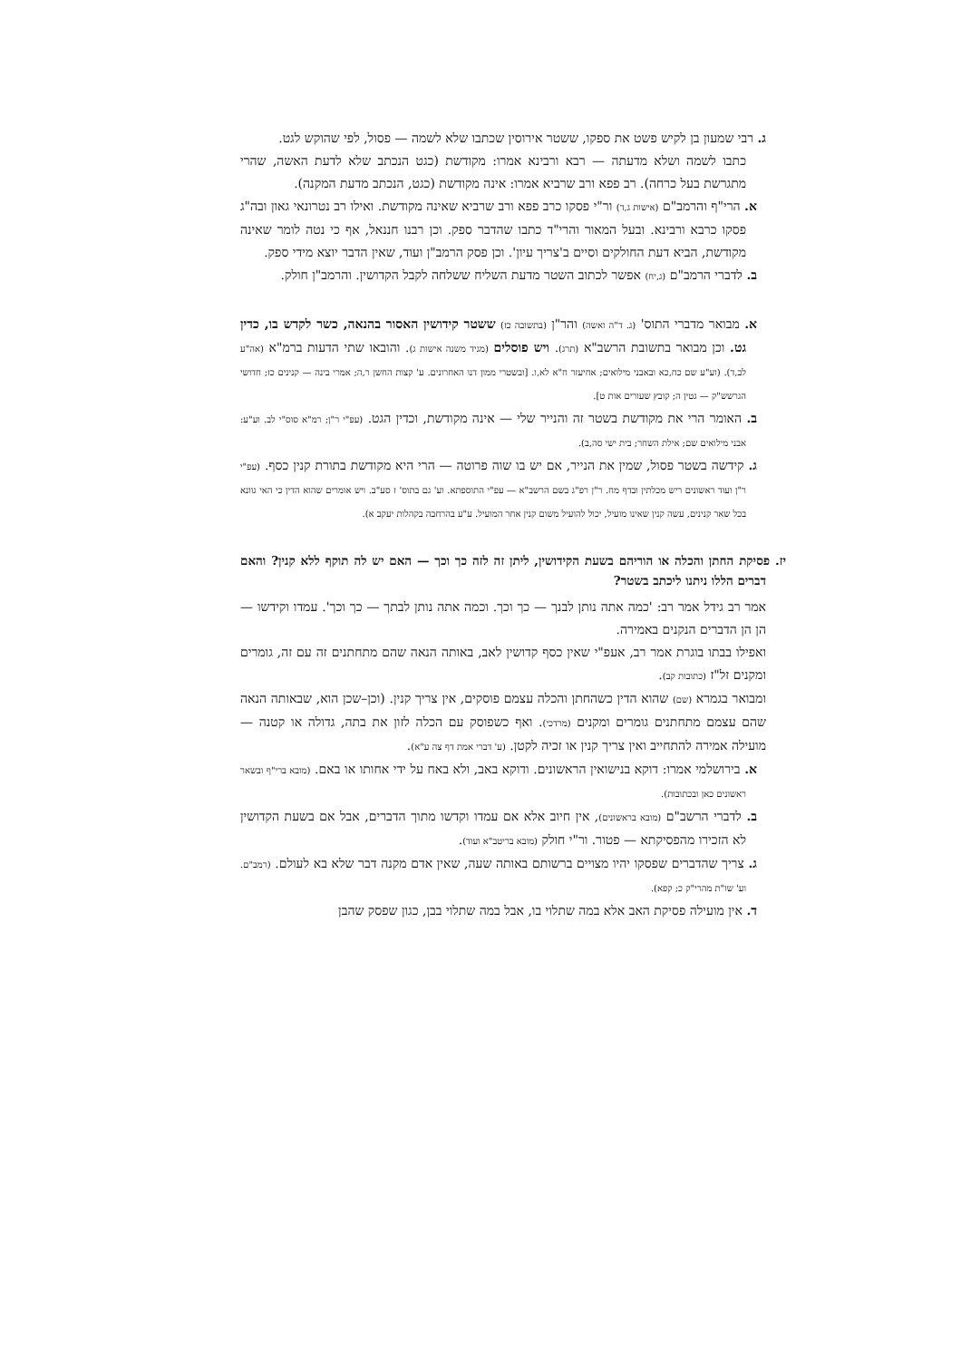ג. רבי שמעון בן לקיש פשט את ספקו, ששטר אירוסין שכתבו שלא לשמה — פסול, לפי שהוקש לגט.
כתבו לשמה ושלא מדעתה — רבא ורבינא אמרו: מקודשת (כגט הנכתב שלא לדעת האשה, שהרי מתגרשת בעל כרחה). רב פפא ורב שרביא אמרו: אינה מקודשת (כגט, הנכתב מדעת המקנה).
א. הרי"ף והרמב"ם (אישות ג,ד) ור"י פסקו כרב פפא ורב שרביא שאינה מקודשת. ואילו רב נטרונאי גאון ובה"ג פסקו כרבא ורבינא. ובעל המאור והרי"ד כתבו שהדבר ספק. וכן רבנו חננאל, אף כי נטה לומר שאינה מקודשת, הביא דעת החולקים וסיים ב'צריך עיון'. וכן פסק הרמב"ן ועוד, שאין הדבר יוצא מידי ספק.
ב. לדברי הרמב"ם (ג,יח) אפשר לכתוב השטר מדעת השליח ששלחה לקבל הקדושין. והרמב"ן חולק.
א. מבואר מדברי התוס' (ג. ד"ה ואשה) והר"ן (בתשובה כז) ששטר קידושין האסור בהנאה, כשר לקדש בו, כדין גט. וכן מבואר בתשובת הרשב"א (תרג). ויש פוסלים (מגיד משנה אישות ג). והובאו שתי הדעות ברמ"א (אה"ע לב,ד). (וע"ע שם כח,כא ובאבני מילואים; אחיעזר ח"א לא,ו. [ובשטרי ממון דנו האחרונים. ע' קצות החשן ר,ה; אמרי בינה — קנינים כז; חדושי הגרשש"ק — גטין ה; קובץ שעורים אות ט].
ב. האומר הרי את מקודשת בשטר זה והנייר שלי — אינה מקודשת, וכדין הגט. (עפ"י ר"ן; רמ"א סוס"י לב. וע"ע: אבני מילואים שם; אילת השחר; בית ישי סה,ב).
ג. קידשה בשטר פסול, שמין את הנייר, אם יש בו שוה פרוטה — הרי היא מקודשת בתורת קנין כסף. (עפ"י ר"ן ועוד ראשונים ריש מכלתין ובדף מח. ר"ן רפ"ג בשם הרשב"א — עפ"י התוספתא. וע' גם בתוס' ז סע"ב. ויש אומרים שהוא הדין כי האי גוונא בכל שאר קנינים, עשה קנין שאינו מועיל, יכול להועיל משום קנין אחר המועיל. ע"ע בהרחבה בקהלות יעקב א).
יז. פסיקת החתן והכלה או הוריהם בשעת הקידושין, ליתן זה לזה כך וכך — האם יש לה תוקף ללא קנין? והאם דברים הללו ניתנו ליכתב בשטר?
אמר רב גידל אמר רב: 'כמה אתה נותן לבנך — כך וכך. וכמה אתה נותן לבתך — כך וכך'. עמדו וקידשו — הן הן הדברים הנקנים באמירה.
ואפילו בבתו בוגרת אמר רב, אעפ"י שאין כסף קדושין לאב, באותה הנאה שהם מתחתנים זה עם זה, גומרים ומקנים זל"ז (כתובות קב).
ומבואר בגמרא (שם) שהוא הדין כשהחתן והכלה עצמם פוסקים, אין צריך קנין. (וכן–שכן הוא, שבאותה הנאה שהם עצמם מתחתנים גומרים ומקנים (מרדכי). ואף כשפוסק עם הכלה לזון את בתה, גדולה או קטנה — מועילה אמירה להתחייב ואין צריך קנין או זכיה לקטן. (ע' דברי אמת דף צה ע"א).
א. בירושלמי אמרו: דוקא בנישואין הראשונים. ודוקא באב, ולא באח על ידי אחותו או באם. (מובא ברי"ף ובשאר ראשונים כאן ובכתובות).
ב. לדברי הרשב"ם (מובא בראשונים), אין חיוב אלא אם עמדו וקדשו מתוך הדברים, אבל אם בשעת הקדושין לא הזכירו מהפסיקתא — פטור. ור"י חולק (מובא בריטב"א ועוד).
ג. צריך שהדברים שפסקו יהיו מצויים ברשותם באותה שעה, שאין אדם מקנה דבר שלא בא לעולם. (רמב"ם. וע' שו"ת מהרי"ק כ; קפא).
ד. אין מועילה פסיקת האב אלא במה שתלוי בו, אבל במה שתלוי בבן, כגון שפסק שהבן